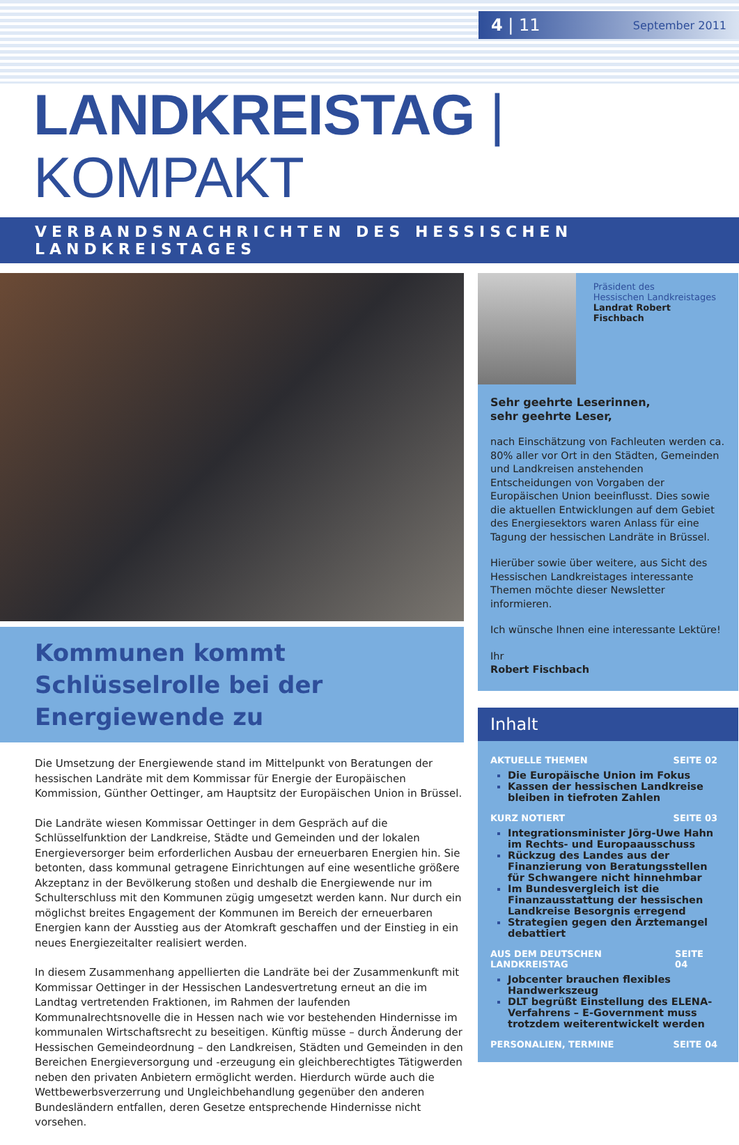4 | 11 September 2011
LANDKREISTAG | KOMPAKT
VERBANDSNACHRICHTEN DES HESSISCHEN LANDKREISTAGES
Kommunen kommt Schlüsselrolle bei der Energiewende zu
Die Umsetzung der Energiewende stand im Mittelpunkt von Beratungen der hessischen Landräte mit dem Kommissar für Energie der Europäischen Kommission, Günther Oettinger, am Hauptsitz der Europäischen Union in Brüssel.
Die Landräte wiesen Kommissar Oettinger in dem Gespräch auf die Schlüsselfunktion der Landkreise, Städte und Gemeinden und der lokalen Energieversorger beim erforderlichen Ausbau der erneuerbaren Energien hin. Sie betonten, dass kommunal getragene Einrichtungen auf eine wesentliche größere Akzeptanz in der Bevölkerung stoßen und deshalb die Energiewende nur im Schulterschluss mit den Kommunen zügig umgesetzt werden kann. Nur durch ein möglichst breites Engagement der Kommunen im Bereich der erneuerbaren Energien kann der Ausstieg aus der Atomkraft geschaffen und der Einstieg in ein neues Energiezeitalter realisiert werden.
In diesem Zusammenhang appellierten die Landräte bei der Zusammenkunft mit Kommissar Oettinger in der Hessischen Landesvertretung erneut an die im Landtag vertretenden Fraktionen, im Rahmen der laufenden Kommunalrechtsnovelle die in Hessen nach wie vor bestehenden Hindernisse im kommunalen Wirtschaftsrecht zu beseitigen. Künftig müsse – durch Änderung der Hessischen Gemeindeordnung – den Landkreisen, Städten und Gemeinden in den Bereichen Energieversorgung und -erzeugung ein gleichberechtigtes Tätigwerden neben den privaten Anbietern ermöglicht werden. Hierdurch würde auch die Wettbewerbsverzerrung und Ungleichbehandlung gegenüber den anderen Bundesländern entfallen, deren Gesetze entsprechende Hindernisse nicht vorsehen.
Präsident des
Hessischen Landkreistages
Landrat Robert Fischbach
Sehr geehrte Leserinnen,
sehr geehrte Leser,
nach Einschätzung von Fachleuten werden ca. 80% aller vor Ort in den Städten, Gemeinden und Landkreisen anstehenden Entscheidungen von Vorgaben der Europäischen Union beeinflusst. Dies sowie die aktuellen Entwicklungen auf dem Gebiet des Energiesektors waren Anlass für eine Tagung der hessischen Landräte in Brüssel.
Hierüber sowie über weitere, aus Sicht des Hessischen Landkreistages interessante Themen möchte dieser Newsletter informieren.
Ich wünsche Ihnen eine interessante Lektüre!
Ihr
Robert Fischbach
Inhalt
AKTUELLE THEMEN SEITE 02
Die Europäische Union im Fokus
Kassen der hessischen Landkreise bleiben in tiefroten Zahlen
KURZ NOTIERT SEITE 03
Integrationsminister Jörg-Uwe Hahn im Rechts- und Europaausschuss
Rückzug des Landes aus der Finanzierung von Beratungsstellen für Schwangere nicht hinnehmbar
Im Bundesvergleich ist die Finanzausstattung der hessischen Landkreise Besorgnis erregend
Strategien gegen den Ärztemangel debattiert
AUS DEM DEUTSCHEN LANDKREISTAG SEITE 04
Jobcenter brauchen flexibles Handwerkszeug
DLT begrüßt Einstellung des ELENA-Verfahrens – E-Government muss trotzdem weiterentwickelt werden
PERSONALIEN, TERMINE SEITE 04